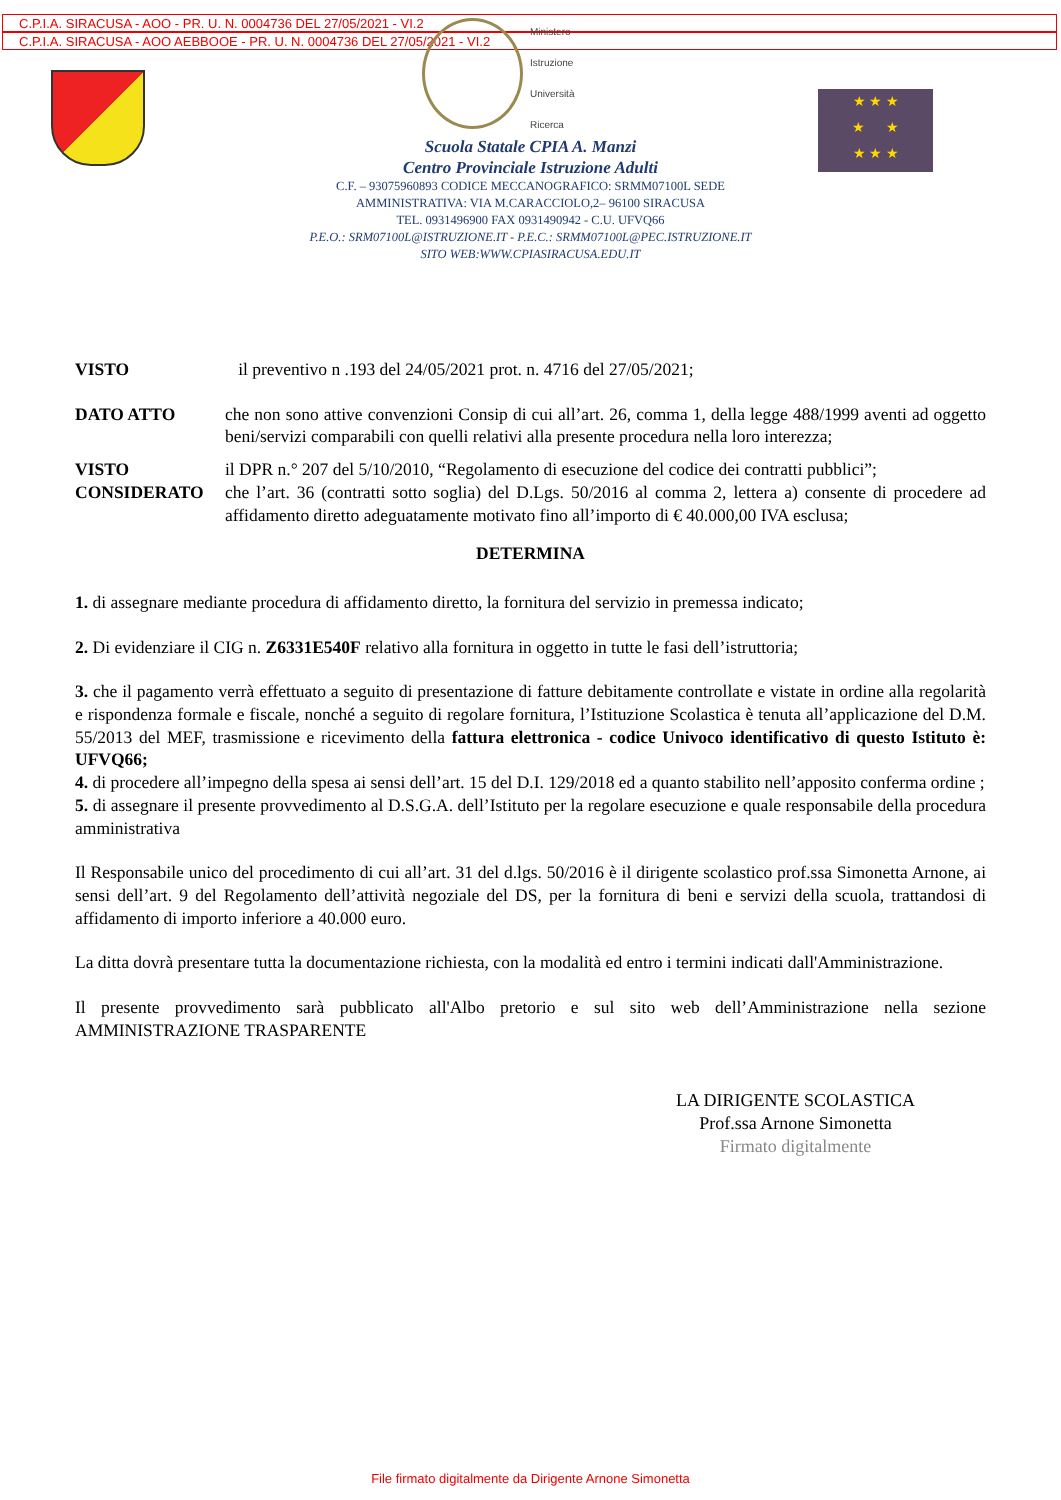C.P.I.A. SIRACUSA - AOO - PR. U. N. 0004736 DEL 27/05/2021 - VI.2
C.P.I.A. SIRACUSA - AOO AEBBOOE - PR. U. N. 0004736 DEL 27/05/2021 - VI.2
Ministero
Istruzione
Università
Ricerca
★ ★ ★
★ ★
★ ★ ★
Scuola Statale CPIA A. Manzi
Centro Provinciale Istruzione Adulti
C.F. – 93075960893 CODICE MECCANOGRAFICO: SRMM07100L SEDE
AMMINISTRATIVA: VIA M.CARACCIOLO,2– 96100 SIRACUSA
TEL. 0931496900 FAX 0931490942 - C.U. UFVQ66
P.E.O.: SRM07100L@ISTRUZIONE.IT - P.E.C.: SRMM07100L@PEC.ISTRUZIONE.IT
SITO WEB:WWW.CPIASIRACUSA.EDU.IT
VISTO il preventivo n .193 del 24/05/2021 prot. n. 4716 del 27/05/2021;
DATO ATTO che non sono attive convenzioni Consip di cui all’art. 26, comma 1, della legge 488/1999 aventi ad oggetto beni/servizi comparabili con quelli relativi alla presente procedura nella loro interezza;
VISTO il DPR n.° 207 del 5/10/2010, “Regolamento di esecuzione del codice dei contratti pubblici”;
CONSIDERATO che l’art. 36 (contratti sotto soglia) del D.Lgs. 50/2016 al comma 2, lettera a) consente di procedere ad affidamento diretto adeguatamente motivato fino all’importo di € 40.000,00 IVA esclusa;
DETERMINA
1. di assegnare mediante procedura di affidamento diretto, la fornitura del servizio in premessa indicato;
2. Di evidenziare il CIG n. Z6331E540F relativo alla fornitura in oggetto in tutte le fasi dell’istruttoria;
3. che il pagamento verrà effettuato a seguito di presentazione di fatture debitamente controllate e vistate in ordine alla regolarità e rispondenza formale e fiscale, nonché a seguito di regolare fornitura, l’Istituzione Scolastica è tenuta all’applicazione del D.M. 55/2013 del MEF, trasmissione e ricevimento della fattura elettronica - codice Univoco identificativo di questo Istituto è: UFVQ66;
4. di procedere all’impegno della spesa ai sensi dell’art. 15 del D.I. 129/2018 ed a quanto stabilito nell’apposito conferma ordine ;
5. di assegnare il presente provvedimento al D.S.G.A. dell’Istituto per la regolare esecuzione e quale responsabile della procedura amministrativa
Il Responsabile unico del procedimento di cui all’art. 31 del d.lgs. 50/2016 è il dirigente scolastico prof.ssa Simonetta Arnone, ai sensi dell’art. 9 del Regolamento dell’attività negoziale del DS, per la fornitura di beni e servizi della scuola, trattandosi di affidamento di importo inferiore a 40.000 euro.
La ditta dovrà presentare tutta la documentazione richiesta, con la modalità ed entro i termini indicati dall'Amministrazione.
Il presente provvedimento sarà pubblicato all'Albo pretorio e sul sito web dell’Amministrazione nella sezione AMMINISTRAZIONE TRASPARENTE
LA DIRIGENTE SCOLASTICA
Prof.ssa Arnone Simonetta
Firmato digitalmente
File firmato digitalmente da Dirigente Arnone Simonetta